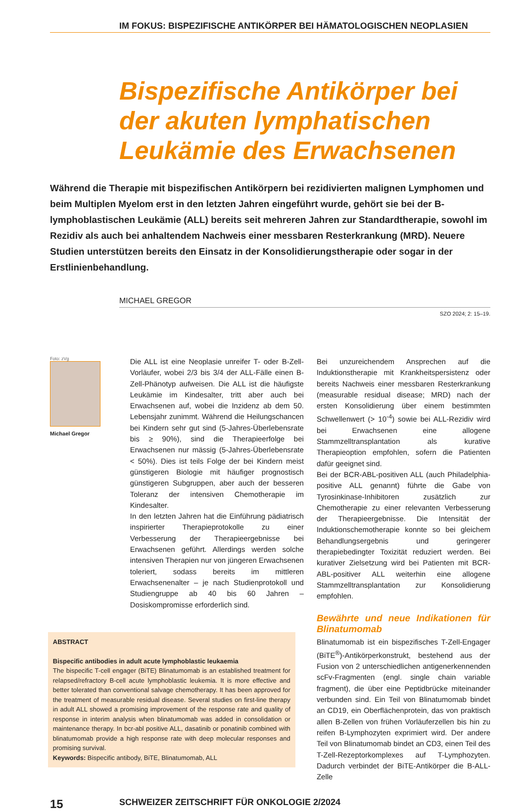IM FOKUS: BISPEZIFISCHE ANTIKÖRPER BEI HÄMATOLOGISCHEN NEOPLASIEN
Bispezifische Antikörper bei der akuten lymphatischen Leukämie des Erwachsenen
Während die Therapie mit bispezifischen Antikörpern bei rezidivierten malignen Lymphomen und beim Multiplen Myelom erst in den letzten Jahren eingeführt wurde, gehört sie bei der B-lymphoblastischen Leukämie (ALL) bereits seit mehreren Jahren zur Standardtherapie, sowohl im Rezidiv als auch bei anhaltendem Nachweis einer messbaren Resterkrankung (MRD). Neuere Studien unterstützen bereits den Einsatz in der Konsolidierungstherapie oder sogar in der Erstlinienbehandlung.
MICHAEL GREGOR
SZO 2024; 2: 15–19.
Foto: zVg
Michael Gregor
Die ALL ist eine Neoplasie unreifer T- oder B-Zell-Vorläufer, wobei 2/3 bis 3/4 der ALL-Fälle einen B-Zell-Phänotyp aufweisen. Die ALL ist die häufigste Leukämie im Kindesalter, tritt aber auch bei Erwachsenen auf, wobei die Inzidenz ab dem 50. Lebensjahr zunimmt. Während die Heilungschancen bei Kindern sehr gut sind (5-Jahres-Überlebensrate bis ≥ 90%), sind die Therapieerfolge bei Erwachsenen nur mässig (5-Jahres-Überlebensrate < 50%). Dies ist teils Folge der bei Kindern meist günstigeren Biologie mit häufiger prognostisch günstigeren Subgruppen, aber auch der besseren Toleranz der intensiven Chemotherapie im Kindesalter.
In den letzten Jahren hat die Einführung pädiatrisch inspirierter Therapieprotokolle zu einer Verbesserung der Therapieergebnisse bei Erwachsenen geführt. Allerdings werden solche intensiven Therapien nur von jüngeren Erwachsenen toleriert, sodass bereits im mittleren Erwachsenenalter – je nach Studienprotokoll und Studiengruppe ab 40 bis 60 Jahren – Dosiskompromisse erforderlich sind.
ABSTRACT
Bispecific antibodies in adult acute lymphoblastic leukaemia
The bispecific T-cell engager (BiTE) Blinatumomab is an established treatment for relapsed/refractory B-cell acute lymphoblastic leukemia. It is more effective and better tolerated than conventional salvage chemotherapy. It has been approved for the treatment of measurable residual disease. Several studies on first-line therapy in adult ALL showed a promising improvement of the response rate and quality of response in interim analysis when blinatumomab was added in consolidation or maintenance therapy. In bcr-abl positive ALL, dasatinib or ponatinib combined with blinatumomab provide a high response rate with deep molecular responses and promising survival.
Keywords: Bispecific antibody, BiTE, Blinatumomab, ALL
Bei unzureichendem Ansprechen auf die Induktionstherapie mit Krankheitspersistenz oder bereits Nachweis einer messbaren Resterkrankung (measurable residual disease; MRD) nach der ersten Konsolidierung über einem bestimmten Schwellenwert (> 10<sup>-4</sup>) sowie bei ALL-Rezidiv wird bei Erwachsenen eine allogene Stammzelltransplantation als kurative Therapieoption empfohlen, sofern die Patienten dafür geeignet sind.
Bei der BCR-ABL-positiven ALL (auch Philadelphia-positive ALL genannt) führte die Gabe von Tyrosinkinase-Inhibitoren zusätzlich zur Chemotherapie zu einer relevanten Verbesserung der Therapieergebnisse. Die Intensität der Induktionschemotherapie konnte so bei gleichem Behandlungsergebnis und geringerer therapiebedingter Toxizität reduziert werden. Bei kurativer Zielsetzung wird bei Patienten mit BCR-ABL-positiver ALL weiterhin eine allogene Stammzelltransplantation zur Konsolidierung empfohlen.
Bewährte und neue Indikationen für Blinatumomab
Blinatumomab ist ein bispezifisches T-Zell-Engager (BiTE<sup>®</sup>)-Antikörperkonstrukt, bestehend aus der Fusion von 2 unterschiedlichen antigenerkennenden scFv-Fragmenten (engl. single chain variable fragment), die über eine Peptidbrücke miteinander verbunden sind. Ein Teil von Blinatumomab bindet an CD19, ein Oberflächenprotein, das von praktisch allen B-Zellen von frühen Vorläuferzellen bis hin zu reifen B-Lymphozyten exprimiert wird. Der andere Teil von Blinatumomab bindet an CD3, einen Teil des T-Zell-Rezeptorkomplexes auf T-Lymphozyten. Dadurch verbindet der BiTE-Antikörper die B-ALL-Zelle
15 SCHWEIZER ZEITSCHRIFT FÜR ONKOLOGIE 2/2024